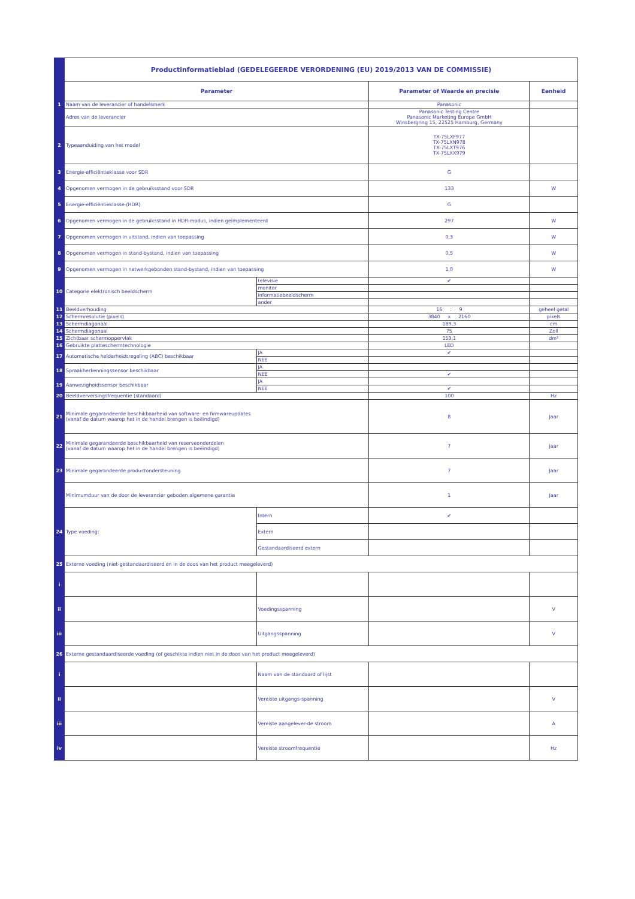| | Productinformatieblad (GEDELEGEERDE VERORDENING (EU) 2019/2013 VAN DE COMMISSIE) | | | |
| | Parameter | | Parameter of Waarde en precisie | Eenheid |
| 1 | Naam van de leverancier of handelsmerk | | Panasonic | |
| | Adres van de leverancier | | Panasonic Testing Centre Panasonic Marketing Europe GmbH Winsbergring 15, 22525 Hamburg, Germany | |
| 2 | Typeaanduiding van het model | | TX-75LXF977 TX-75LXN978 TX-75LXT976 TX-75LXX979 | |
| 3 | Energie-efficiëntieklasse voor SDR | | G | |
| 4 | Opgenomen vermogen in de gebruiksstand voor SDR | | 133 | W |
| 5 | Energie-efficiëntieklasse (HDR) | | G | |
| 6 | Opgenomen vermogen in de gebruiksstand in HDR-modus, indien geïmplementeerd | | 297 | W |
| 7 | Opgenomen vermogen in uitstand, indien van toepassing | | 0,3 | W |
| 8 | Opgenomen vermogen in stand-bystand, indien van toepassing | | 0,5 | W |
| 9 | Opgenomen vermogen in netwerkgebonden stand-bystand, indien van toepassing | | 1,0 | W |
| 10 | Categorie elektronisch beeldscherm | televisie | ✔ | |
| | | monitor | | |
| | | informatiebeeldscherm | | |
| | | ander | | |
| 11 | Beeldverhouding | | 16 : 9 | geheel getal |
| 12 | Schermresolutie (pixels) | | 3840 x 2160 | pixels |
| 13 | Schermdiagonaal | | 189,3 | cm |
| 14 | Schermdiagonaal | | 75 | Zoll |
| 15 | Zichtbaar schermoppervlak | | 153,1 | dm² |
| 16 | Gebruikte plattescherm­technologie | | LED | |
| 17 | Automatische helderheidsregeling (ABC) beschikbaar | JA | ✔ | |
| | | NEE | | |
| 18 | Spraakherkenningssensor beschikbaar | JA | | |
| | | NEE | ✔ | |
| 19 | Aanwezigheidssensor beschikbaar | JA | | |
| | | NEE | ✔ | |
| 20 | Beeldverversingsfrequentie (standaard) | | 100 | Hz |
| 21 | Minimale gegarandeerde beschikbaarheid van software- en firmwareupdates (vanaf de datum waarop het in de handel brengen is beëindigd) | | 8 | Jaar |
| 22 | Minimale gegarandeerde beschikbaarheid van reserveonderdelen (vanaf de datum waarop het in de handel brengen is beëindigd) | | 7 | Jaar |
| 23 | Minimale gegarandeerde productondersteuning | | 7 | Jaar |
| | Minimumduur van de door de leverancier geboden algemene garantie | | 1 | Jaar |
| 24 | Type voeding: | Intern | ✔ | |
| | | Extern | | |
| | | Gestandaardiseerd extern | | |
| 25 | Externe voeding (niet-gestandaardiseerd en in de doos van het product meegeleverd) | | | |
| i | | | | |
| ii | | Voedingsspanning | | V |
| iii | | Uitgangsspanning | | V |
| 26 | Externe gestandaardiseerde voeding (of geschikte indien niet in de doos van het product meegeleverd) | | | |
| i | | Naam van de standaard of lijst | | |
| ii | | Vereiste uitgangs-spanning | | V |
| iii | | Vereiste aangelever-de stroom | | A |
| iv | | Vereiste stroomfrequentie | | Hz |